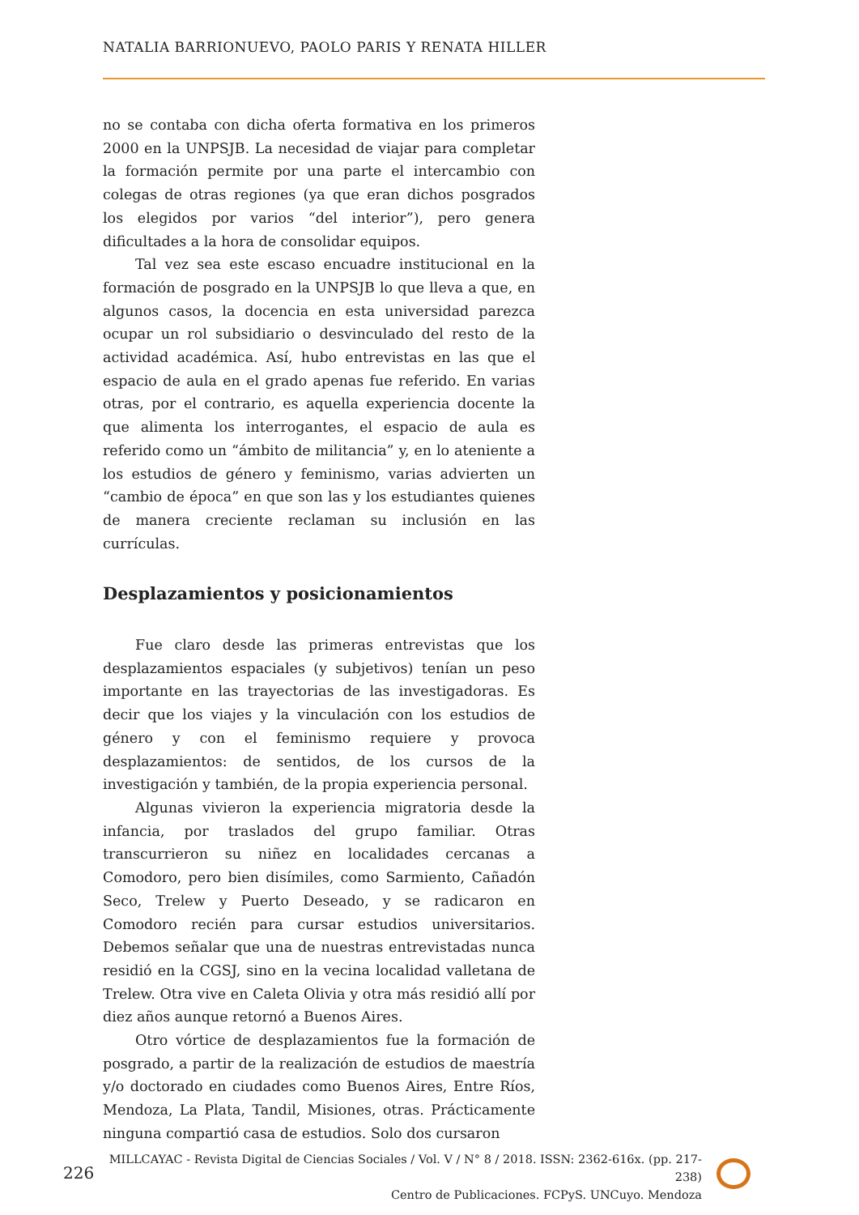NATALIA BARRIONUEVO, PAOLO PARIS Y RENATA HILLER
no se contaba con dicha oferta formativa en los primeros 2000 en la UNPSJB. La necesidad de viajar para completar la formación permite por una parte el intercambio con colegas de otras regiones (ya que eran dichos posgrados los elegidos por varios “del interior”), pero genera dificultades a la hora de consolidar equipos.
Tal vez sea este escaso encuadre institucional en la formación de posgrado en la UNPSJB lo que lleva a que, en algunos casos, la docencia en esta universidad parezca ocupar un rol subsidiario o desvinculado del resto de la actividad académica. Así, hubo entrevistas en las que el espacio de aula en el grado apenas fue referido. En varias otras, por el contrario, es aquella experiencia docente la que alimenta los interrogantes, el espacio de aula es referido como un “ámbito de militancia” y, en lo ateniente a los estudios de género y feminismo, varias advierten un “cambio de época” en que son las y los estudiantes quienes de manera creciente reclaman su inclusión en las currículas.
Desplazamientos y posicionamientos
Fue claro desde las primeras entrevistas que los desplazamientos espaciales (y subjetivos) tenían un peso importante en las trayectorias de las investigadoras. Es decir que los viajes y la vinculación con los estudios de género y con el feminismo requiere y provoca desplazamientos: de sentidos, de los cursos de la investigación y también, de la propia experiencia personal.
Algunas vivieron la experiencia migratoria desde la infancia, por traslados del grupo familiar. Otras transcurrieron su niñez en localidades cercanas a Comodoro, pero bien disímiles, como Sarmiento, Cañadón Seco, Trelew y Puerto Deseado, y se radicaron en Comodoro recién para cursar estudios universitarios. Debemos señalar que una de nuestras entrevistadas nunca residió en la CGSJ, sino en la vecina localidad valletana de Trelew. Otra vive en Caleta Olivia y otra más residió allí por diez años aunque retornó a Buenos Aires.
Otro vórtice de desplazamientos fue la formación de posgrado, a partir de la realización de estudios de maestría y/o doctorado en ciudades como Buenos Aires, Entre Ríos, Mendoza, La Plata, Tandil, Misiones, otras. Prácticamente ninguna compartió casa de estudios. Solo dos cursaron
226
MILLCAYAC - Revista Digital de Ciencias Sociales / Vol. V / N° 8 / 2018. ISSN: 2362-616x. (pp. 217-238)
Centro de Publicaciones. FCPyS. UNCuyo. Mendoza